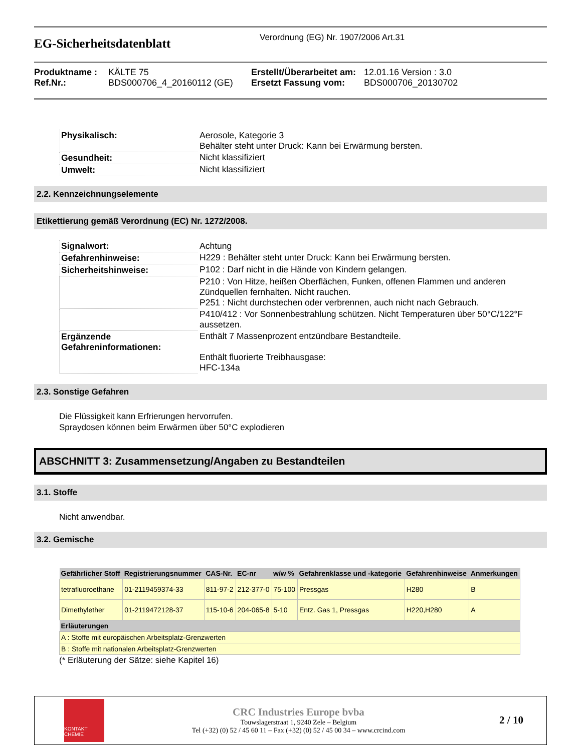EG-Sicherheitsdatenblatt
Verordnung (EG) Nr. 1907/2006 Art.31
Produktname : KÄLTE 75 Erstellt/Überarbeitet am: 12.01.16 Version : 3.0 Ref.Nr.: BDS000706_4_20160112 (GE) Ersetzt Fassung vom: BDS000706_20130702
| Physikalisch: | Aerosole, Kategorie 3 Behälter steht unter Druck: Kann bei Erwärmung bersten. |
| Gesundheit: | Nicht klassifiziert |
| Umwelt: | Nicht klassifiziert |
2.2. Kennzeichnungselemente
Etikettierung gemäß Verordnung (EC) Nr. 1272/2008.
| Signalwort: | Achtung |
| Gefahrenhinweise: | H229 : Behälter steht unter Druck: Kann bei Erwärmung bersten. |
| Sicherheitshinweise: | P102 : Darf nicht in die Hände von Kindern gelangen. |
| | P210 : Von Hitze, heißen Oberflächen, Funken, offenen Flammen und anderen Zündquellen fernhalten. Nicht rauchen. P251 : Nicht durchstechen oder verbrennen, auch nicht nach Gebrauch. |
| | P410/412 : Vor Sonnenbestrahlung schützen. Nicht Temperaturen über 50°C/122°F aussetzen. |
| Ergänzende Gefahreninformationen: | Enthält 7 Massenprozent entzündbare Bestandteile. Enthält fluorierte Treibhausgase: HFC-134a |
2.3. Sonstige Gefahren
Die Flüssigkeit kann Erfrierungen hervorrufen.
Spraydosen können beim Erwärmen über 50°C explodieren
ABSCHNITT 3: Zusammensetzung/Angaben zu Bestandteilen
3.1. Stoffe
Nicht anwendbar.
3.2. Gemische
| Gefährlicher Stoff | Registrierungsnummer | CAS-Nr. | EC-nr | w/w % | Gefahrenklasse und -kategorie | Gefahrenhinweise | Anmerkungen |
| --- | --- | --- | --- | --- | --- | --- | --- |
| tetrafluoroethane | 01-2119459374-33 | 811-97-2 | 212-377-0 | 75-100 | Pressgas | H280 | B |
| Dimethylether | 01-2119472128-37 | 115-10-6 | 204-065-8 | 5-10 | Entz. Gas 1, Pressgas | H220,H280 | A |
| Erläuterungen | | | | | | | |
| A : Stoffe mit europäischen Arbeitsplatz-Grenzwerten | | | | | | | |
| B : Stoffe mit nationalen Arbeitsplatz-Grenzwerten | | | | | | | |
(* Erläuterung der Sätze: siehe Kapitel 16)
KONTAKT CHEMIE
CRC Industries Europe bvba
Touwslagerstraat 1, 9240 Zele – Belgium
Tel (+32) (0) 52 / 45 60 11 – Fax (+32) (0) 52 / 45 00 34 – www.crcind.com
2 / 10